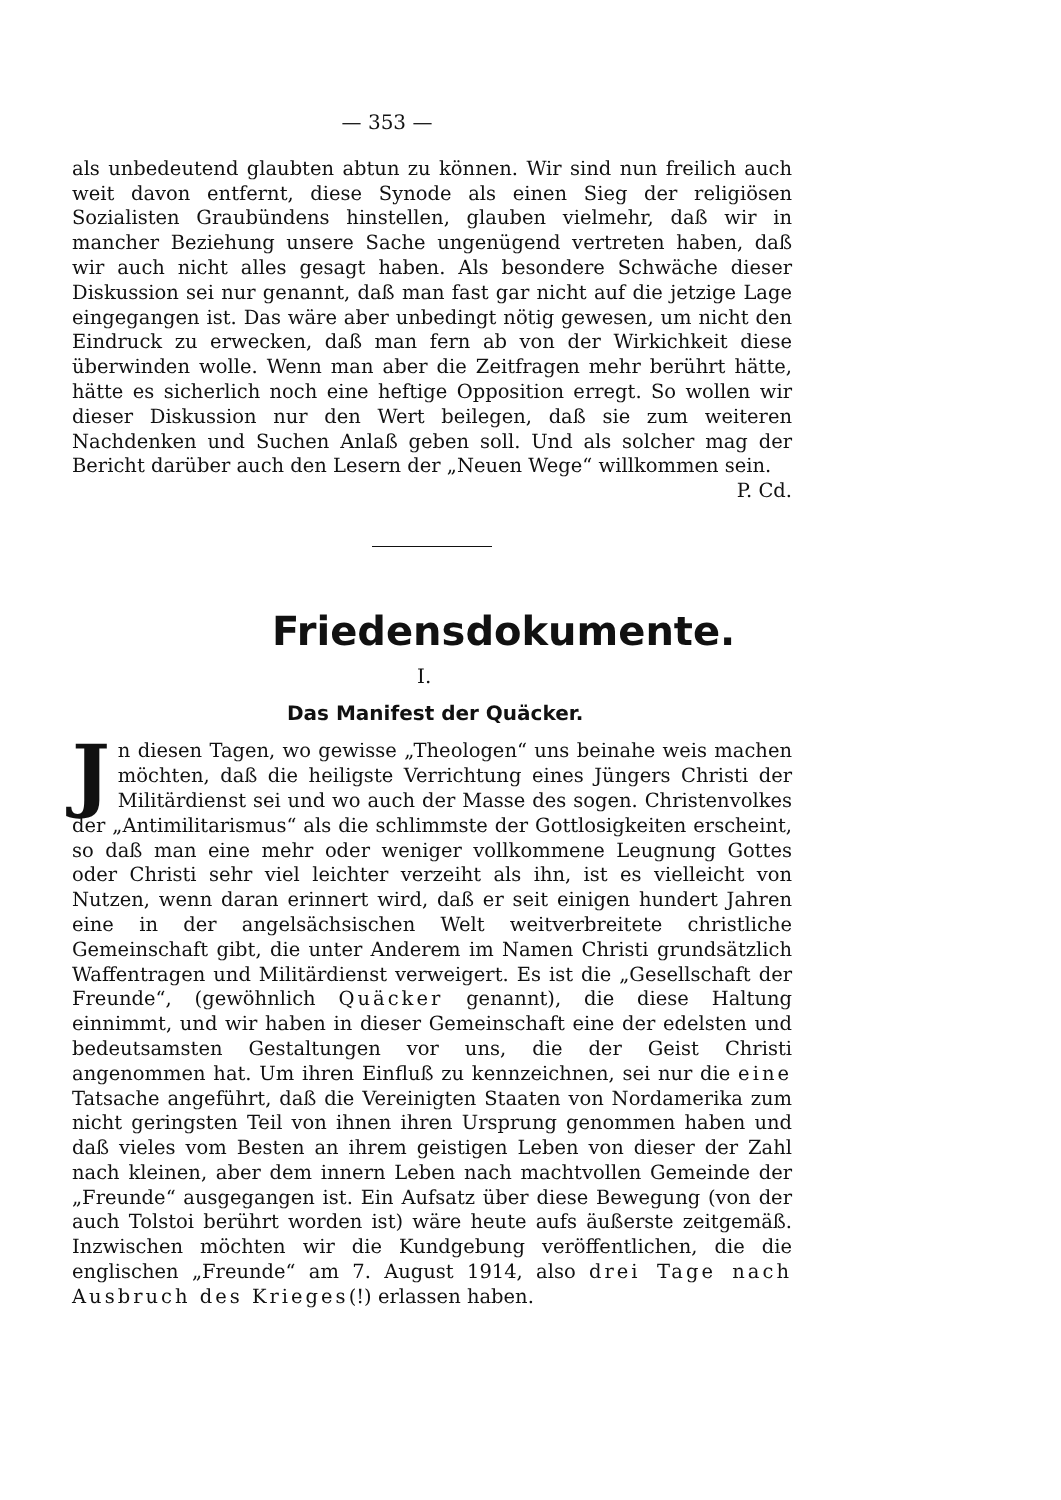— 353 —
als unbedeutend glaubten abtun zu können. Wir sind nun freilich auch weit davon entfernt, diese Synode als einen Sieg der religiösen Sozialisten Graubündens hinstellen, glauben vielmehr, daß wir in mancher Beziehung unsere Sache ungenügend vertreten haben, daß wir auch nicht alles gesagt haben. Als besondere Schwäche dieser Diskussion sei nur genannt, daß man fast gar nicht auf die jetzige Lage eingegangen ist. Das wäre aber unbedingt nötig gewesen, um nicht den Eindruck zu erwecken, daß man fern ab von der Wirkichkeit diese überwinden wolle. Wenn man aber die Zeitfragen mehr berührt hätte, hätte es sicherlich noch eine heftige Opposition erregt. So wollen wir dieser Diskussion nur den Wert beilegen, daß sie zum weiteren Nachdenken und Suchen Anlaß geben soll. Und als solcher mag der Bericht darüber auch den Lesern der „Neuen Wege“ willkommen sein.
P. Cd.
Friedensdokumente.
I.
Das Manifest der Quäcker.
Jn diesen Tagen, wo gewisse „Theologen“ uns beinahe weis machen möchten, daß die heiligste Verrichtung eines Jüngers Christi der Militärdienst sei und wo auch der Masse des sogen. Christenvolkes der „Antimilitarismus“ als die schlimmste der Gottlosigkeiten erscheint, so daß man eine mehr oder weniger vollkommene Leugnung Gottes oder Christi sehr viel leichter verzeiht als ihn, ist es vielleicht von Nutzen, wenn daran erinnert wird, daß er seit einigen hundert Jahren eine in der angelsächsischen Welt weitverbreitete christliche Gemeinschaft gibt, die unter Anderem im Namen Christi grundsätzlich Waffentragen und Militärdienst verweigert. Es ist die „Gesellschaft der Freunde“, (gewöhnlich Quäcker genannt), die diese Haltung einnimmt, und wir haben in dieser Gemeinschaft eine der edelsten und bedeutsamsten Gestaltungen vor uns, die der Geist Christi angenommen hat. Um ihren Einfluß zu kennzeichnen, sei nur die eine Tatsache angeführt, daß die Vereinigten Staaten von Nordamerika zum nicht geringsten Teil von ihnen ihren Ursprung genommen haben und daß vieles vom Besten an ihrem geistigen Leben von dieser der Zahl nach kleinen, aber dem innern Leben nach machtvollen Gemeinde der „Freunde“ ausgegangen ist. Ein Aufsatz über diese Bewegung (von der auch Tolstoi berührt worden ist) wäre heute aufs äußerste zeitgemäß. Inzwischen möchten wir die Kundgebung veröffentlichen, die die englischen „Freunde“ am 7. August 1914, also drei Tage nach Ausbruch des Krieges(!) erlassen haben.